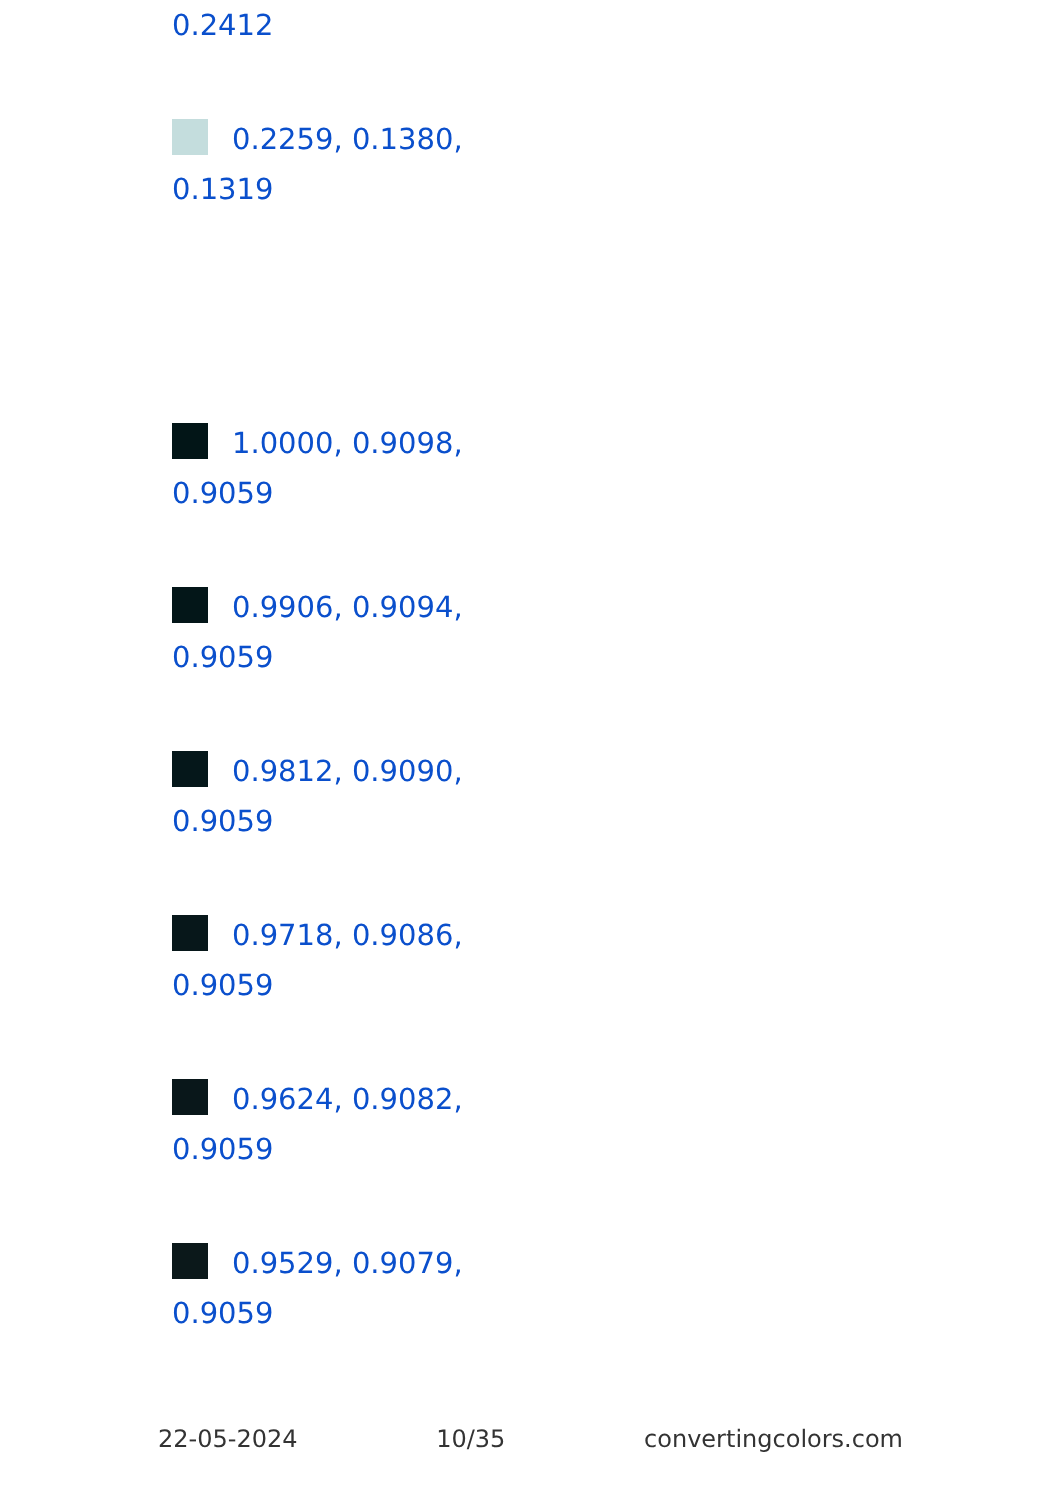0.2412
0.2259, 0.1380, 0.1319
1.0000, 0.9098, 0.9059
0.9906, 0.9094, 0.9059
0.9812, 0.9090, 0.9059
0.9718, 0.9086, 0.9059
0.9624, 0.9082, 0.9059
0.9529, 0.9079, 0.9059
22-05-2024 10/35 convertingcolors.com